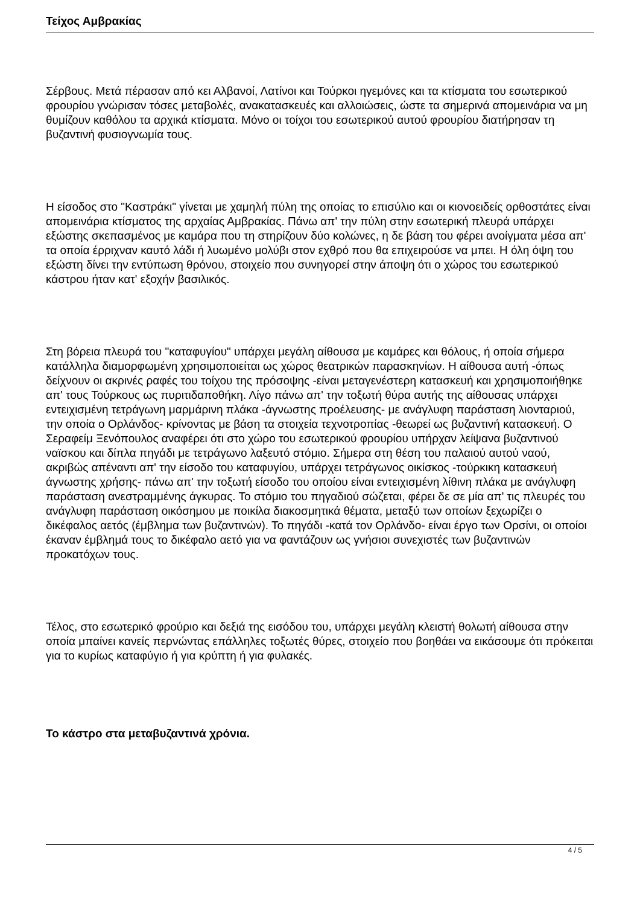Τείχος Αμβρακίας
Σέρβους. Μετά πέρασαν από κει Αλβανοί, Λατίνοι και Τούρκοι ηγεμόνες και τα κτίσματα του εσωτερικού φρουρίου γνώρισαν τόσες μεταβολές, ανακατασκευές και αλλοιώσεις, ώστε τα σημερινά απομεινάρια να μη θυμίζουν καθόλου τα αρχικά κτίσματα. Μόνο οι τοίχοι του εσωτερικού αυτού φρουρίου διατήρησαν τη βυζαντινή φυσιογνωμία τους.
Η είσοδος στο "Καστράκι" γίνεται με χαμηλή πύλη της οποίας το επισύλιο και οι κιονοειδείς ορθοστάτες είναι απομεινάρια κτίσματος της αρχαίας Αμβρακίας. Πάνω απ' την πύλη στην εσωτερική πλευρά υπάρχει εξώστης σκεπασμένος με καμάρα που τη στηρίζουν δύο κολώνες, η δε βάση του φέρει ανοίγματα μέσα απ' τα οποία έρριχναν καυτό λάδι ή λυωμένο μολύβι στον εχθρό που θα επιχειρούσε να μπει. Η όλη όψη του εξώστη δίνει την εντύπωση θρόνου, στοιχείο που συνηγορεί στην άποψη ότι ο χώρος του εσωτερικού κάστρου ήταν κατ' εξοχήν βασιλικός.
Στη βόρεια πλευρά του "καταφυγίου" υπάρχει μεγάλη αίθουσα με καμάρες και θόλους, ή οποία σήμερα κατάλληλα διαμορφωμένη χρησιμοποιείται ως χώρος θεατρικών παρασκηνίων. Η αίθουσα αυτή -όπως δείχνουν οι ακρινές ραφές του τοίχου της πρόσοψης -είναι μεταγενέστερη κατασκευή και χρησιμοποιήθηκε απ' τους Τούρκους ως πυριτιδαποθήκη. Λίγο πάνω απ' την τοξωτή θύρα αυτής της αίθουσας υπάρχει εντειχισμένη τετράγωνη μαρμάρινη πλάκα -άγνωστης προέλευσης- με ανάγλυφη παράσταση λιονταριού, την οποία ο Ορλάνδος- κρίνοντας με βάση τα στοιχεία τεχνοτροπίας -θεωρεί ως βυζαντινή κατασκευή. Ο Σεραφείμ Ξενόπουλος αναφέρει ότι στο χώρο του εσωτερικού φρουρίου υπήρχαν λείψανα βυζαντινού ναϊσκου και δίπλα πηγάδι με τετράγωνο λαξευτό στόμιο. Σήμερα στη θέση του παλαιού αυτού ναού, ακριβώς απέναντι απ' την είσοδο του καταφυγίου, υπάρχει τετράγωνος οικίσκος -τούρκικη κατασκευή άγνωστης χρήσης- πάνω απ' την τοξωτή είσοδο του οποίου είναι εντειχισμένη λίθινη πλάκα με ανάγλυφη παράσταση ανεστραμμένης άγκυρας. Το στόμιο του πηγαδιού σώζεται, φέρει δε σε μία απ' τις πλευρές του ανάγλυφη παράσταση οικόσημου με ποικίλα διακοσμητικά θέματα, μεταξύ των οποίων ξεχωρίζει ο δικέφαλος αετός (έμβλημα των βυζαντινών). Το πηγάδι -κατά τον Ορλάνδο- είναι έργο των Ορσίνι, οι οποίοι έκαναν έμβλημά τους το δικέφαλο αετό για να φαντάζουν ως γνήσιοι συνεχιστές των βυζαντινών προκατόχων τους.
Τέλος, στο εσωτερικό φρούριο και δεξιά της εισόδου του, υπάρχει μεγάλη κλειστή θολωτή αίθουσα στην οποία μπαίνει κανείς περνώντας επάλληλες τοξωτές θύρες, στοιχείο που βοηθάει να εικάσουμε ότι πρόκειται για το κυρίως καταφύγιο ή για κρύπτη ή για φυλακές.
Το κάστρο στα μεταβυζαντινά χρόνια.
4 / 5